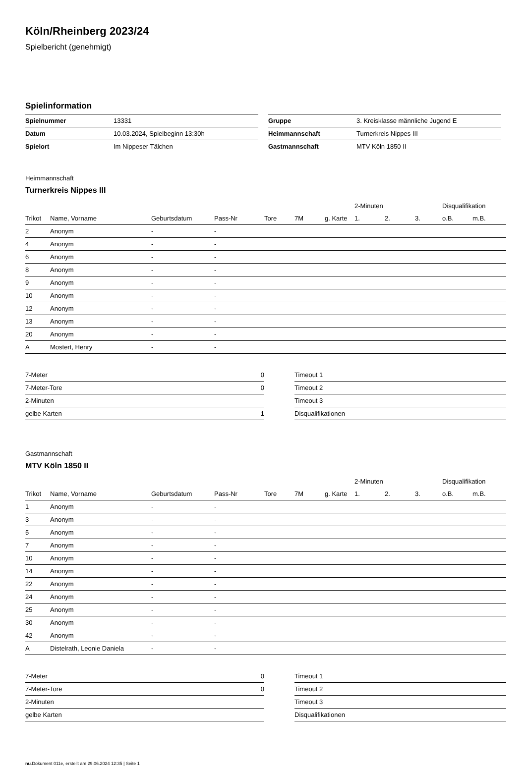Köln/Rheinberg 2023/24
Spielbericht (genehmigt)
Spielinformation
| Spielnummer | 13331 |
| Datum | 10.03.2024, Spielbeginn 13:30h |
| Spielort | Im Nippeser Tälchen |
| Gruppe | 3. Kreisklasse männliche Jugend E |
| Heimmannschaft | Turnerkreis Nippes III |
| Gastmannschaft | MTV Köln 1850 II |
Heimmannschaft
Turnerkreis Nippes III
| | | | | | | | 2-Minuten | | | Disqualifikation | |
| --- | --- | --- | --- | --- | --- | --- | --- | --- | --- | --- | --- |
| Trikot | Name, Vorname | Geburtsdatum | Pass-Nr | Tore | 7M | g. Karte | 1. | 2. | 3. | o.B. | m.B. |
| 2 | Anonym | - | - | | | | | | | | |
| 4 | Anonym | - | - | | | | | | | | |
| 6 | Anonym | - | - | | | | | | | | |
| 8 | Anonym | - | - | | | | | | | | |
| 9 | Anonym | - | - | | | | | | | | |
| 10 | Anonym | - | - | | | | | | | | |
| 12 | Anonym | - | - | | | | | | | | |
| 13 | Anonym | - | - | | | | | | | | |
| 20 | Anonym | - | - | | | | | | | | |
| A | Mostert, Henry | - | - | | | | | | | | |
| 7-Meter | 0 |
| 7-Meter-Tore | 0 |
| 2-Minuten | |
| gelbe Karten | 1 |
| Timeout 1 |
| Timeout 2 |
| Timeout 3 |
| Disqualifikationen |
Gastmannschaft
MTV Köln 1850 II
| | | | | | | | 2-Minuten | | | Disqualifikation | |
| --- | --- | --- | --- | --- | --- | --- | --- | --- | --- | --- | --- |
| Trikot | Name, Vorname | Geburtsdatum | Pass-Nr | Tore | 7M | g. Karte | 1. | 2. | 3. | o.B. | m.B. |
| 1 | Anonym | - | - | | | | | | | | |
| 3 | Anonym | - | - | | | | | | | | |
| 5 | Anonym | - | - | | | | | | | | |
| 7 | Anonym | - | - | | | | | | | | |
| 10 | Anonym | - | - | | | | | | | | |
| 14 | Anonym | - | - | | | | | | | | |
| 22 | Anonym | - | - | | | | | | | | |
| 24 | Anonym | - | - | | | | | | | | |
| 25 | Anonym | - | - | | | | | | | | |
| 30 | Anonym | - | - | | | | | | | | |
| 42 | Anonym | - | - | | | | | | | | |
| A | Distelrath, Leonie Daniela | - | - | | | | | | | | |
| 7-Meter | 0 |
| 7-Meter-Tore | 0 |
| 2-Minuten | |
| gelbe Karten | |
| Timeout 1 |
| Timeout 2 |
| Timeout 3 |
| Disqualifikationen |
nu.Dokument 011e, erstellt am 29.06.2024 12:35 | Seite 1